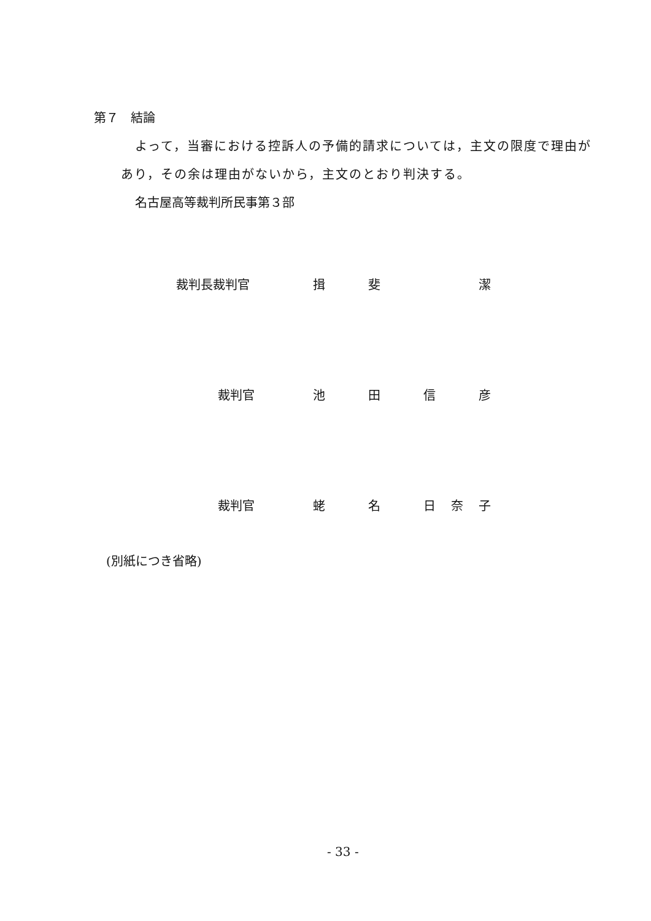第７　結論
よって，当審における控訴人の予備的請求については，主文の限度で理由が
あり，その余は理由がないから，主文のとおり判決する。
名古屋高等裁判所民事第３部
裁判長裁判官 揖 斐 潔
裁判官 池田信彦
裁判官 蛯名日奈子
(別紙につき省略)
- 33 -